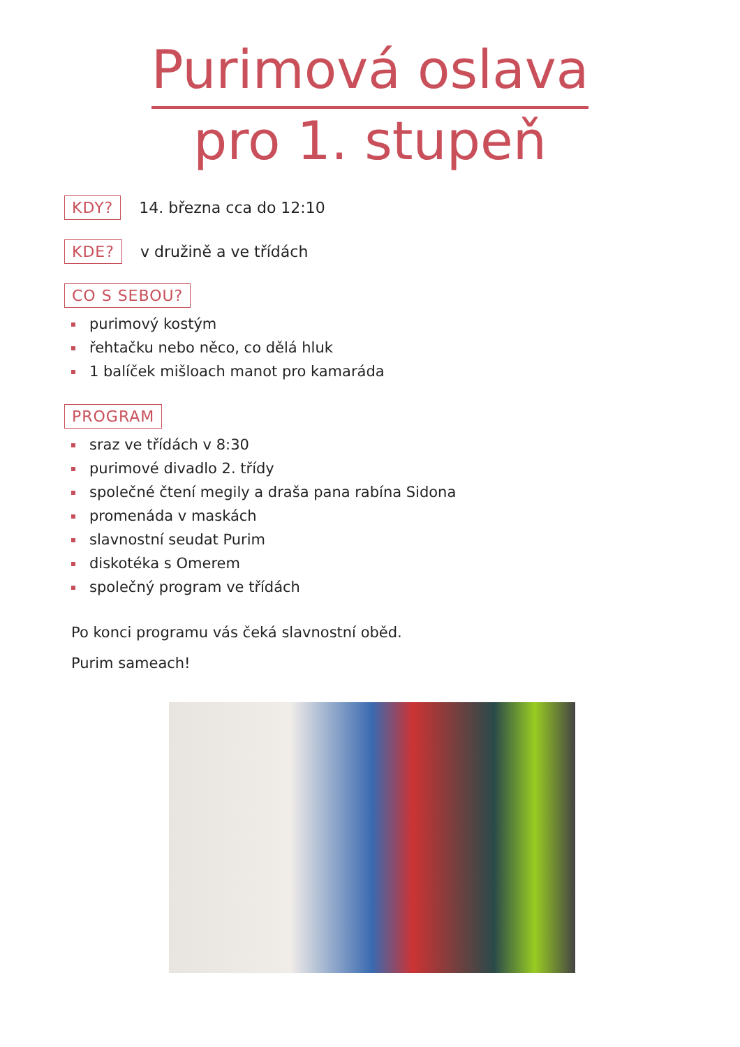Purimová oslava
pro 1. stupeň
KDY?
14. března cca do 12:10
KDE?
v družině a ve třídách
CO S SEBOU?
purimový kostým
řehtačku nebo něco, co dělá hluk
1 balíček mišloach manot pro kamaráda
PROGRAM
sraz ve třídách v 8:30
purimové divadlo 2. třídy
společné čtení megily a draša pana rabína Sidona
promenáda v maskách
slavnostní seudat Purim
diskotéka s Omerem
společný program ve třídách
Po konci programu vás čeká slavnostní oběd.
Purim sameach!